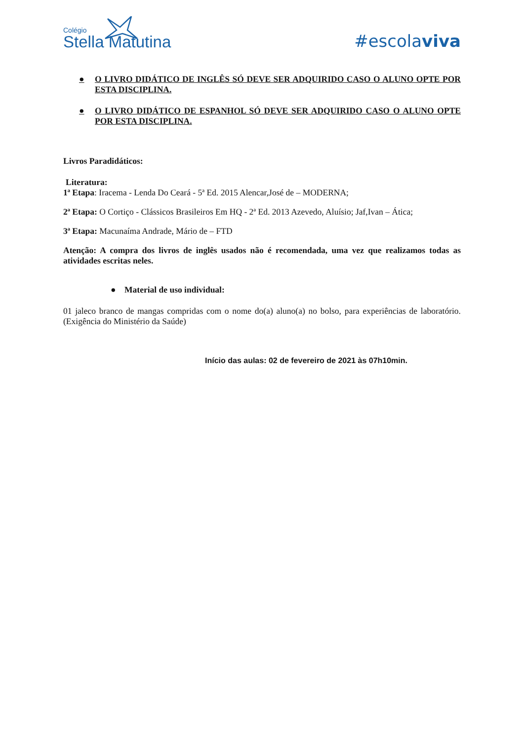Colégio
Stella Matutina
#escolaviva
● O LIVRO DIDÁTICO DE INGLÊS SÓ DEVE SER ADQUIRIDO CASO O ALUNO OPTE POR ESTA DISCIPLINA.
● O LIVRO DIDÁTICO DE ESPANHOL SÓ DEVE SER ADQUIRIDO CASO O ALUNO OPTE POR ESTA DISCIPLINA.
Livros Paradidáticos:
Literatura:
1ª Etapa: Iracema - Lenda Do Ceará - 5ª Ed. 2015 Alencar,José de – MODERNA;
2ª Etapa: O Cortiço - Clássicos Brasileiros Em HQ - 2ª Ed. 2013 Azevedo, Aluísio; Jaf,Ivan – Ática;
3ª Etapa: Macunaíma Andrade, Mário de – FTD
Atenção: A compra dos livros de inglês usados não é recomendada, uma vez que realizamos todas as atividades escritas neles.
● Material de uso individual:
01 jaleco branco de mangas compridas com o nome do(a) aluno(a) no bolso, para experiências de laboratório. (Exigência do Ministério da Saúde)
Início das aulas: 02 de fevereiro de 2021 às 07h10min.